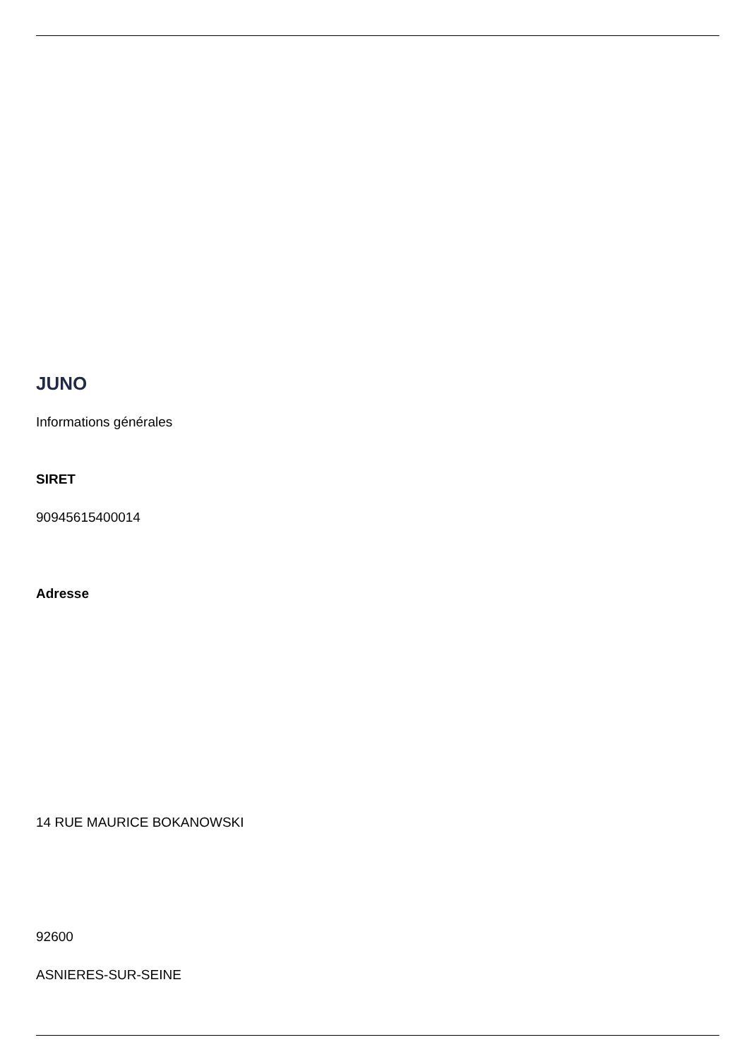JUNO
Informations générales
SIRET
90945615400014
Adresse
14 RUE MAURICE BOKANOWSKI
92600
ASNIERES-SUR-SEINE